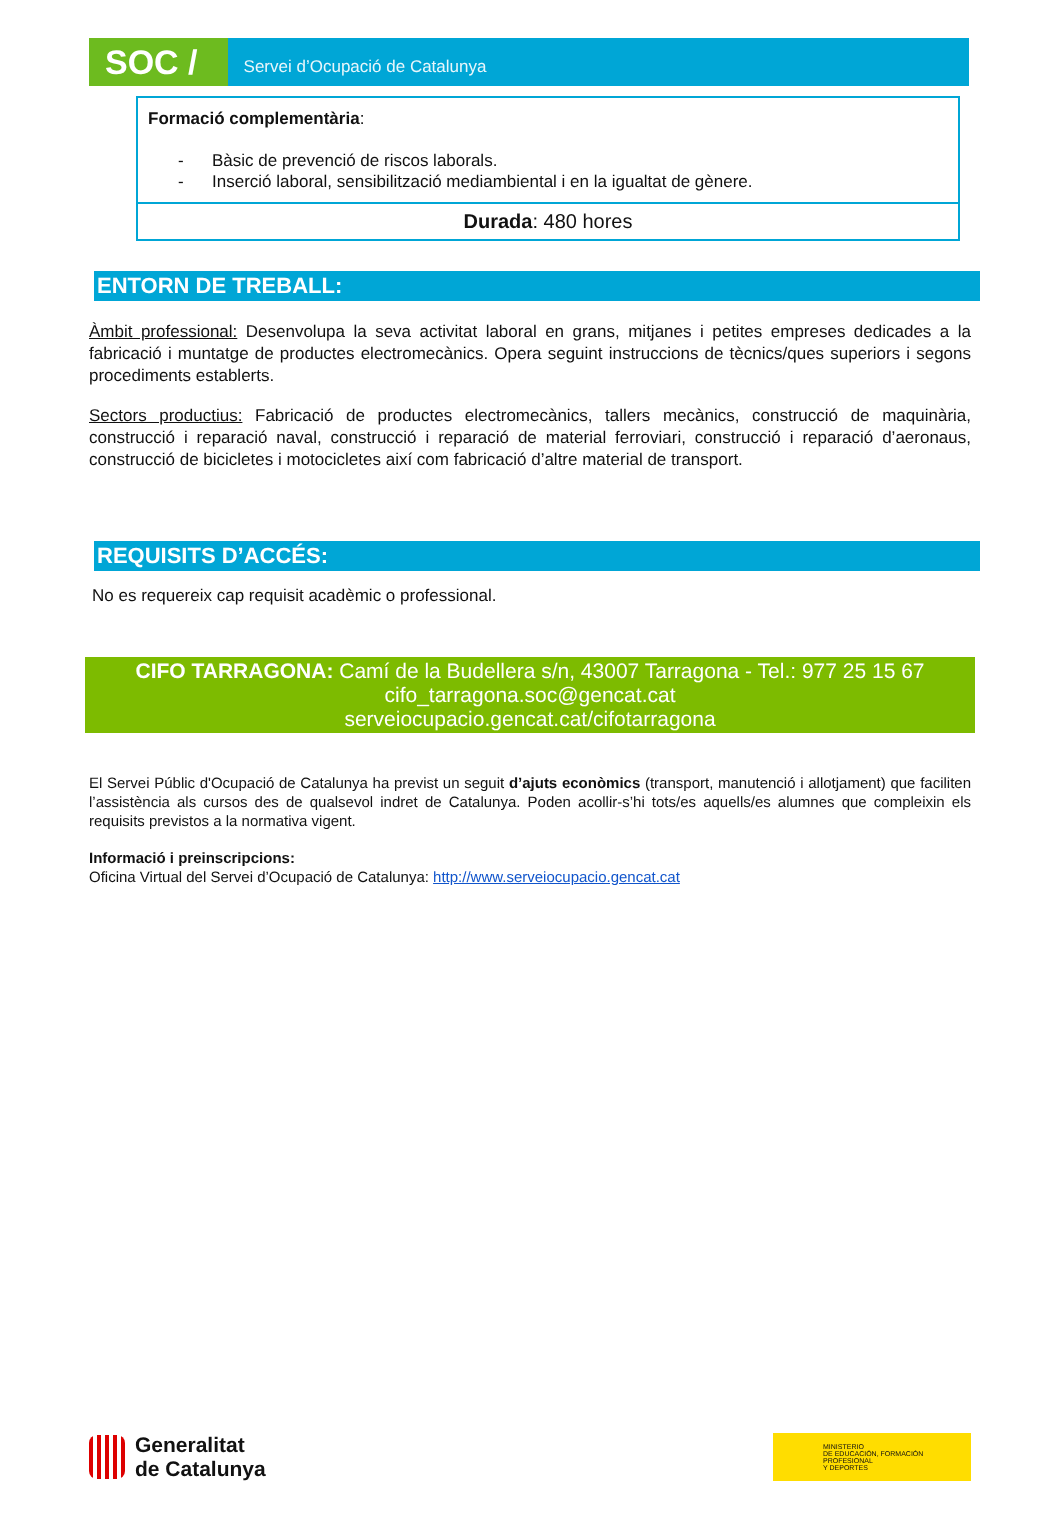SOC /
Servei d’Ocupació de Catalunya
| Formació complementària : - Bàsic de prevenció de riscos laborals. - Inserció laboral, sensibilització mediambiental i en la igualtat de gènere. |
| Durada : 480 hores |
ENTORN DE TREBALL:
Àmbit professional: Desenvolupa la seva activitat laboral en grans, mitjanes i petites empreses dedicades a la fabricació i muntatge de productes electromecànics. Opera seguint instruccions de tècnics/ques superiors i segons procediments establerts.
Sectors productius: Fabricació de productes electromecànics, tallers mecànics, construcció de maquinària, construcció i reparació naval, construcció i reparació de material ferroviari, construcció i reparació d’aeronaus, construcció de bicicletes i motocicletes així com fabricació d’altre material de transport.
REQUISITS D’ACCÉS:
No es requereix cap requisit acadèmic o professional.
CIFO TARRAGONA: Camí de la Budellera s/n, 43007 Tarragona - Tel.: 977 25 15 67
cifo_tarragona.soc@gencat.cat
serveiocupacio.gencat.cat/cifotarragona
El Servei Públic d'Ocupació de Catalunya ha previst un seguit d’ajuts econòmics (transport, manutenció i allotjament) que faciliten l’assistència als cursos des de qualsevol indret de Catalunya. Poden acollir-s’hi tots/es aquells/es alumnes que compleixin els requisits previstos a la normativa vigent.
Informació i preinscripcions:
Oficina Virtual del Servei d’Ocupació de Catalunya: http://www.serveiocupacio.gencat.cat
Generalitat
de Catalunya
MINISTERIO
DE EDUCACIÓN, FORMACIÓN PROFESIONAL
Y DEPORTES